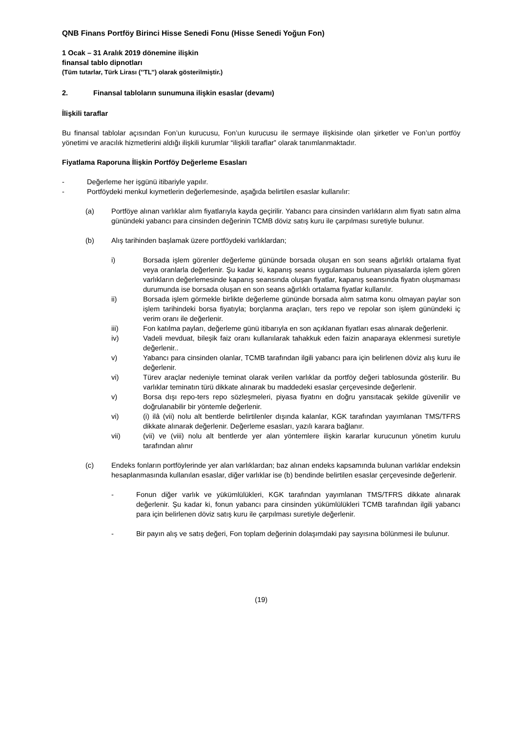QNB Finans Portföy Birinci Hisse Senedi Fonu (Hisse Senedi Yoğun Fon)
1 Ocak – 31 Aralık 2019 dönemine ilişkin
finansal tablo dipnotları
(Tüm tutarlar, Türk Lirası (’’TL’’) olarak gösterilmiştir.)
2. Finansal tabloların sunumuna ilişkin esaslar (devamı)
İlişkili taraflar
Bu finansal tablolar açısından Fon’un kurucusu, Fon’un kurucusu ile sermaye ilişkisinde olan şirketler ve Fon’un portföy yönetimi ve aracılık hizmetlerini aldığı ilişkili kurumlar “ilişkili taraflar” olarak tanımlanmaktadır.
Fiyatlama Raporuna İlişkin Portföy Değerleme Esasları
- Değerleme her işgünü itibariyle yapılır.
- Portföydeki menkul kıymetlerin değerlemesinde, aşağıda belirtilen esaslar kullanılır:
(a) Portföye alınan varlıklar alım fiyatlarıyla kayda geçirilir. Yabancı para cinsinden varlıkların alım fiyatı satın alma günündeki yabancı para cinsinden değerinin TCMB döviz satış kuru ile çarpılması suretiyle bulunur.
(b) Alış tarihinden başlamak üzere portföydeki varlıklardan;
i) Borsada işlem görenler değerleme gününde borsada oluşan en son seans ağırlıklı ortalama fiyat veya oranlarla değerlenir. Şu kadar ki, kapanış seansı uygulaması bulunan piyasalarda işlem gören varlıkların değerlemesinde kapanış seansında oluşan fiyatlar, kapanış seansında fiyatın oluşmaması durumunda ise borsada oluşan en son seans ağırlıklı ortalama fiyatlar kullanılır.
ii) Borsada işlem görmekle birlikte değerleme gününde borsada alım satıma konu olmayan paylar son işlem tarihindeki borsa fiyatıyla; borçlanma araçları, ters repo ve repolar son işlem günündeki iç verim oranı ile değerlenir.
iii) Fon katılma payları, değerleme günü itibarıyla en son açıklanan fiyatları esas alınarak değerlenir.
iv) Vadeli mevduat, bileşik faiz oranı kullanılarak tahakkuk eden faizin anaparaya eklenmesi suretiyle değerlenir..
v) Yabancı para cinsinden olanlar, TCMB tarafından ilgili yabancı para için belirlenen döviz alış kuru ile değerlenir.
vi) Türev araçlar nedeniyle teminat olarak verilen varlıklar da portföy değeri tablosunda gösterilir. Bu varlıklar teminatın türü dikkate alınarak bu maddedeki esaslar çerçevesinde değerlenir.
v) Borsa dışı repo-ters repo sözleşmeleri, piyasa fiyatını en doğru yansıtacak şekilde güvenilir ve doğrulanabilir bir yöntemle değerlenir.
vi) (i) ilâ (vii) nolu alt bentlerde belirtilenler dışında kalanlar, KGK tarafından yayımlanan TMS/TFRS dikkate alınarak değerlenir. Değerleme esasları, yazılı karara bağlanır.
vii) (vii) ve (viii) nolu alt bentlerde yer alan yöntemlere ilişkin kararlar kurucunun yönetim kurulu tarafından alınır
(c) Endeks fonların portföylerinde yer alan varlıklardan; baz alınan endeks kapsamında bulunan varlıklar endeksin hesaplanmasında kullanılan esaslar, diğer varlıklar ise (b) bendinde belirtilen esaslar çerçevesinde değerlenir.
- Fonun diğer varlık ve yükümlülükleri, KGK tarafından yayımlanan TMS/TFRS dikkate alınarak değerlenir. Şu kadar ki, fonun yabancı para cinsinden yükümlülükleri TCMB tarafından ilgili yabancı para için belirlenen döviz satış kuru ile çarpılması suretiyle değerlenir.
- Bir payın alış ve satış değeri, Fon toplam değerinin dolaşımdaki pay sayısına bölünmesi ile bulunur.
(19)